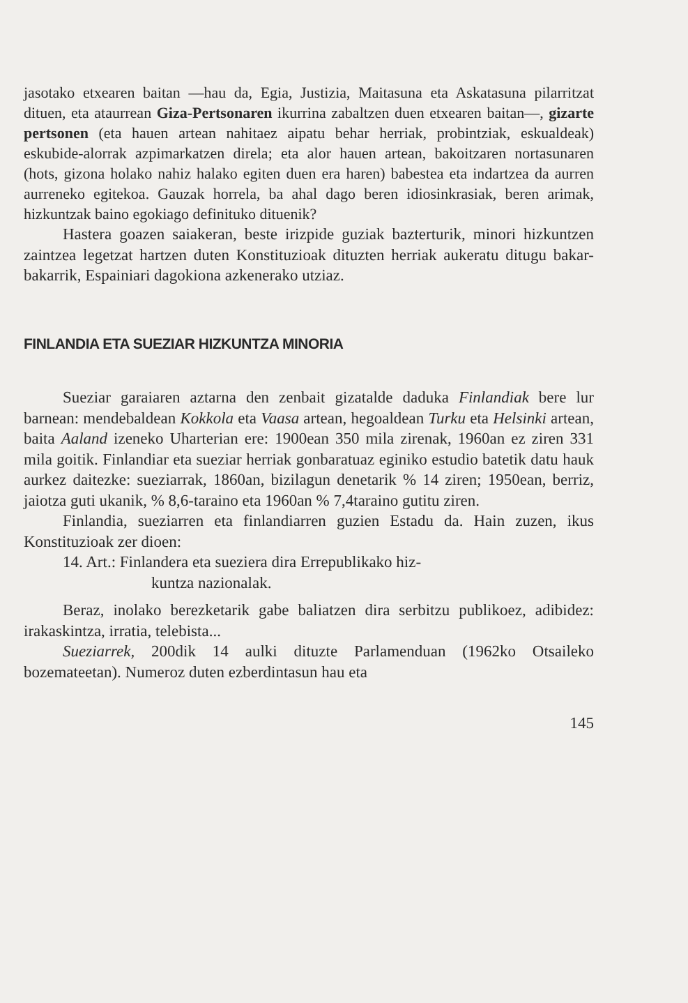jasotako etxearen baitan —hau da, Egia, Justizia, Maitasuna eta Askatasuna pilarritzat dituen, eta ataurrean Giza-Pertsonaren ikurrina zabaltzen duen etxearen baitan—, gizarte pertsonen (eta hauen artean nahitaez aipatu behar herriak, probintziak, eskualdeak) eskubide-alorrak azpimarkatzen direla; eta alor hauen artean, bakoitzaren nortasunaren (hots, gizona holako nahiz halako egiten duen era haren) babestea eta indartzea da aurren aurreneko egitekoa. Gauzak horrela, ba ahal dago beren idiosinkrasiak, beren arimak, hizkuntzak baino egokiago definituko dituenik?
Hastera goazen saiakeran, beste irizpide guziak bazterturik, minori hizkuntzen zaintzea legetzat hartzen duten Konstituzioak dituzten herriak aukeratu ditugu bakar-bakarrik, Espainiari dagokiona azkenerako utziaz.
FINLANDIA ETA SUEZIAR HIZKUNTZA MINORIA
Sueziar garaiaren aztarna den zenbait gizatalde daduka Finlandiak bere lur barnean: mendebaldean Kokkola eta Vaasa artean, hegoaldean Turku eta Helsinki artean, baita Aaland izeneko Uharterian ere: 1900ean 350 mila zirenak, 1960an ez ziren 331 mila goitik. Finlandiar eta sueziar herriak gonbaratuaz eginiko estudio batetik datu hauk aurkez daitezke: sueziarrak, 1860an, bizilagun denetarik % 14 ziren; 1950ean, berriz, jaiotza guti ukanik, % 8,6-taraino eta 1960an % 7,4taraino gutitu ziren.
Finlandia, sueziarren eta finlandiarren guzien Estadu da. Hain zuzen, ikus Konstituzioak zer dioen:
14. Art.: Finlandera eta sueziera dira Errepublikako hiz-
kuntza nazionalak.
Beraz, inolako berezketarik gabe baliatzen dira serbitzu publikoez, adibidez: irakaskintza, irratia, telebista...
Sueziarrek, 200dik 14 aulki dituzte Parlamenduan (1962ko Otsaileko bozemateetan). Numeroz duten ezberdintasun hau eta
145